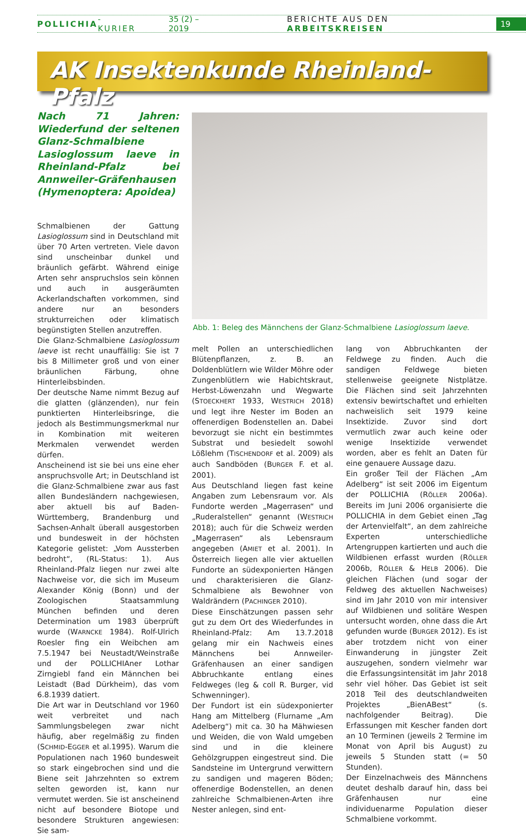POLLICHIA -KURIER 35 (2) – 2019 BERICHTE AUS DEN ARBEITSKREISEN 19
AK Insektenkunde Rheinland-Pfalz
Nach 71 Jahren: Wiederfund der seltenen Glanz-Schmalbiene Lasioglossum laeve in Rheinland-Pfalz bei Annweiler-Gräfenhausen (Hymenoptera: Apoidea)
Schmalbienen der Gattung Lasioglossum sind in Deutschland mit über 70 Arten vertreten. Viele davon sind unscheinbar dunkel und bräunlich gefärbt. Während einige Arten sehr anspruchslos sein können und auch in ausgeräumten Ackerlandschaften vorkommen, sind andere nur an besonders strukturreichen oder klimatisch begünstigten Stellen anzutreffen.
Die Glanz-Schmalbiene Lasioglossum laeve ist recht unauffällig: Sie ist 7 bis 8 Millimeter groß und von einer bräunlichen Färbung, ohne Hinterleibsbinden.
Der deutsche Name nimmt Bezug auf die glatten (glänzenden), nur fein punktierten Hinterleibsringe, die jedoch als Bestimmungsmerkmal nur in Kombination mit weiteren Merkmalen verwendet werden dürfen.
Anscheinend ist sie bei uns eine eher anspruchsvolle Art; in Deutschland ist die Glanz-Schmalbiene zwar aus fast allen Bundesländern nachgewiesen, aber aktuell bis auf Baden-Württemberg, Brandenburg und Sachsen-Anhalt überall ausgestorben und bundesweit in der höchsten Kategorie gelistet: „Vom Aussterben bedroht“, (RL-Status: 1). Aus Rheinland-Pfalz liegen nur zwei alte Nachweise vor, die sich im Museum Alexander König (Bonn) und der Zoologischen Staatsammlung München befinden und deren Determination um 1983 überprüft wurde (WARNCKE 1984). Rolf-Ulrich Roesler fing ein Weibchen am 7.5.1947 bei Neustadt/Weinstraße und der POLLICHIAner Lothar Zirngiebl fand ein Männchen bei Leistadt (Bad Dürkheim), das vom 6.8.1939 datiert.
Die Art war in Deutschland vor 1960 weit verbreitet und nach Sammlungsbelegen zwar nicht häufig, aber regelmäßig zu finden (SCHMID-EGGER et al.1995). Warum die Populationen nach 1960 bundesweit so stark eingebrochen sind und die Biene seit Jahrzehnten so extrem selten geworden ist, kann nur vermutet werden. Sie ist anscheinend nicht auf besondere Biotope und besondere Strukturen angewiesen: Sie sam-
Abb. 1: Beleg des Männchens der Glanz-Schmalbiene Lasioglossum laeve.
melt Pollen an unterschiedlichen Blütenpflanzen, z. B. an Doldenblütlern wie Wilder Möhre oder Zungenblütlern wie Habichtskraut, Herbst-Löwenzahn und Wegwarte (STOECKHERT 1933, WESTRICH 2018) und legt ihre Nester im Boden an offenerdigen Bodenstellen an. Dabei bevorzugt sie nicht ein bestimmtes Substrat und besiedelt sowohl Lößlehm (TISCHENDORF et al. 2009) als auch Sandböden (BURGER F. et al. 2001).
Aus Deutschland liegen fast keine Angaben zum Lebensraum vor. Als Fundorte werden „Magerrasen“ und „Ruderalstellen“ genannt (WESTRICH 2018); auch für die Schweiz werden „Magerrasen“ als Lebensraum angegeben (AMIET et al. 2001). In Österreich liegen alle vier aktuellen Fundorte an südexponierten Hängen und charakterisieren die Glanz-Schmalbiene als Bewohner von Waldrändern (PACHINGER 2010).
Diese Einschätzungen passen sehr gut zu dem Ort des Wiederfundes in Rheinland-Pfalz: Am 13.7.2018 gelang mir ein Nachweis eines Männchens bei Annweiler-Gräfenhausen an einer sandigen Abbruchkante entlang eines Feldweges (leg & coll R. Burger, vid Schwenninger).
Der Fundort ist ein südexponierter Hang am Mittelberg (Flurname „Am Adelberg“) mit ca. 30 ha Mähwiesen und Weiden, die von Wald umgeben sind und in die kleinere Gehölzgruppen eingestreut sind. Die Sandsteine im Untergrund verwittern zu sandigen und mageren Böden; offenerdige Bodenstellen, an denen zahlreiche Schmalbienen-Arten ihre Nester anlegen, sind ent-
lang von Abbruchkanten der Feldwege zu finden. Auch die sandigen Feldwege bieten stellenweise geeignete Nistplätze. Die Flächen sind seit Jahrzehnten extensiv bewirtschaftet und erhielten nachweislich seit 1979 keine Insektizide. Zuvor sind dort vermutlich zwar auch keine oder wenige Insektizide verwendet worden, aber es fehlt an Daten für eine genauere Aussage dazu.
Ein großer Teil der Flächen „Am Adelberg“ ist seit 2006 im Eigentum der POLLICHIA (RÖLLER 2006a). Bereits im Juni 2006 organisierte die POLLICHIA in dem Gebiet einen „Tag der Artenvielfalt“, an dem zahlreiche Experten unterschiedliche Artengruppen kartierten und auch die Wildbienen erfasst wurden (RÖLLER 2006b, RÖLLER & HELB 2006). Die gleichen Flächen (und sogar der Feldweg des aktuellen Nachweises) sind im Jahr 2010 von mir intensiver auf Wildbienen und solitäre Wespen untersucht worden, ohne dass die Art gefunden wurde (BURGER 2012). Es ist aber trotzdem nicht von einer Einwanderung in jüngster Zeit auszugehen, sondern vielmehr war die Erfassungsintensität im Jahr 2018 sehr viel höher. Das Gebiet ist seit 2018 Teil des deutschlandweiten Projektes „BienABest“ (s. nachfolgender Beitrag). Die Erfassungen mit Kescher fanden dort an 10 Terminen (jeweils 2 Termine im Monat von April bis August) zu jeweils 5 Stunden statt (= 50 Stunden).
Der Einzelnachweis des Männchens deutet deshalb darauf hin, dass bei Gräfenhausen nur eine individuenarme Population dieser Schmalbiene vorkommt.